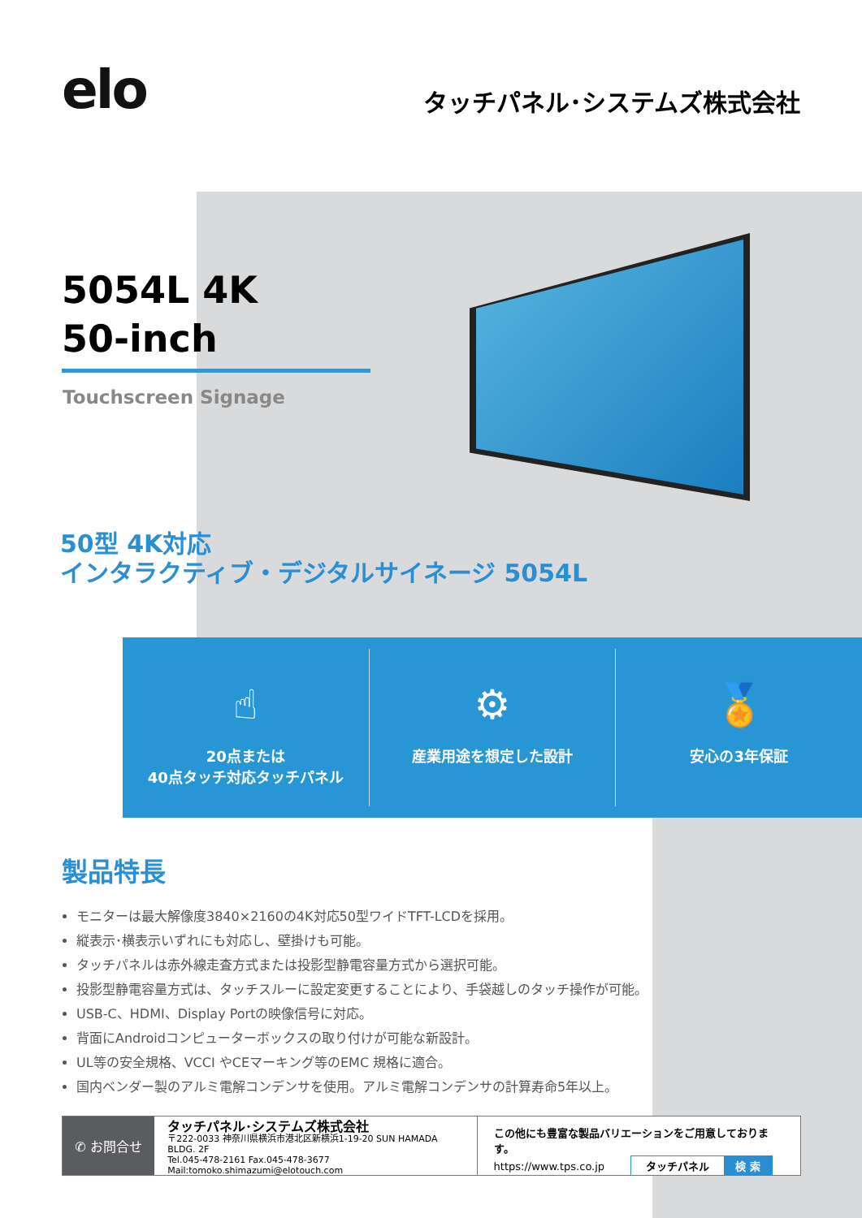elo
タッチパネル･システムズ株式会社
5054L 4K
50-inch
Touchscreen Signage
50型 4K対応
インタラクティブ・デジタルサイネージ 5054L
☝
20点または
40点タッチ対応タッチパネル
⚙
産業用途を想定した設計
🏅
安心の3年保証
製品特長
モニターは最大解像度3840×2160の4K対応50型ワイドTFT-LCDを採用。
縦表示･横表示いずれにも対応し、壁掛けも可能。
タッチパネルは赤外線走査方式または投影型静電容量方式から選択可能。
投影型静電容量方式は、タッチスルーに設定変更することにより、手袋越しのタッチ操作が可能。
USB-C、HDMI、Display Portの映像信号に対応。
背面にAndroidコンピューターボックスの取り付けが可能な新設計。
UL等の安全規格、VCCI やCEマーキング等のEMC 規格に適合。
国内ベンダー製のアルミ電解コンデンサを使用。アルミ電解コンデンサの計算寿命5年以上。
✆ お問合せ
タッチパネル･システムズ株式会社
〒222-0033 神奈川県横浜市港北区新横浜1-19-20 SUN HAMADA BLDG. 2F
Tel.045-478-2161 Fax.045-478-3677
Mail:tomoko.shimazumi@elotouch.com
この他にも豊富な製品バリエーションをご用意しております。
https://www.tps.co.jp タッチパネル 検 索